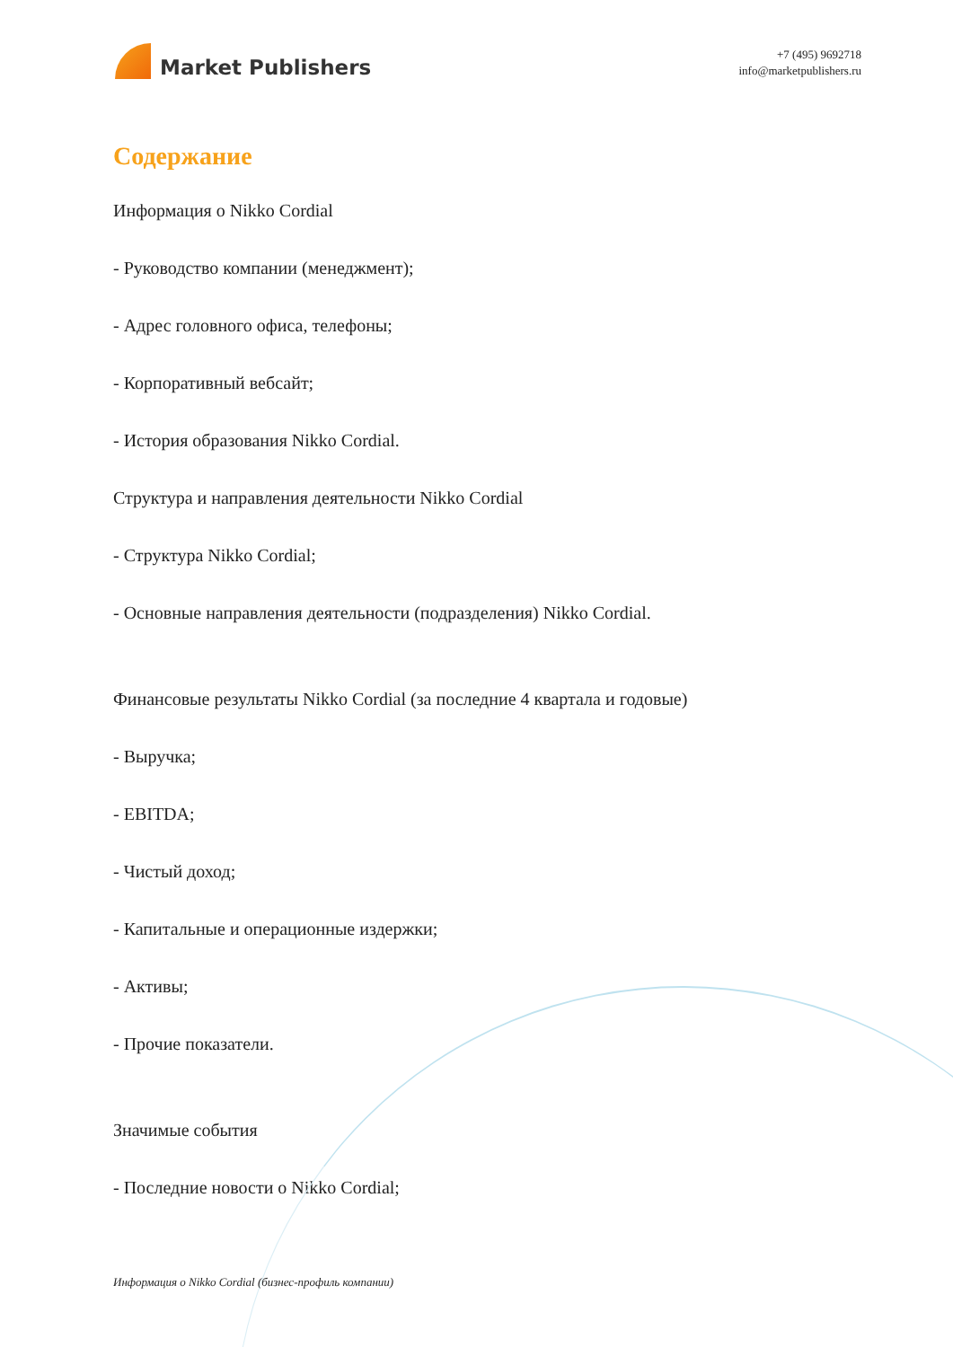Market Publishers
+7 (495) 9692718
info@marketpublishers.ru
Содержание
Информация о Nikko Cordial
- Руководство компании (менеджмент);
- Адрес головного офиса, телефоны;
- Корпоративный вебсайт;
- История образования Nikko Cordial.
Структура и направления деятельности Nikko Cordial
- Структура Nikko Cordial;
- Основные направления деятельности (подразделения) Nikko Cordial.
Финансовые результаты Nikko Cordial (за последние 4 квартала и годовые)
- Выручка;
- EBITDA;
- Чистый доход;
- Капитальные и операционные издержки;
- Активы;
- Прочие показатели.
Значимые события
- Последние новости о Nikko Cordial;
Информация о Nikko Cordial (бизнес-профиль компании)